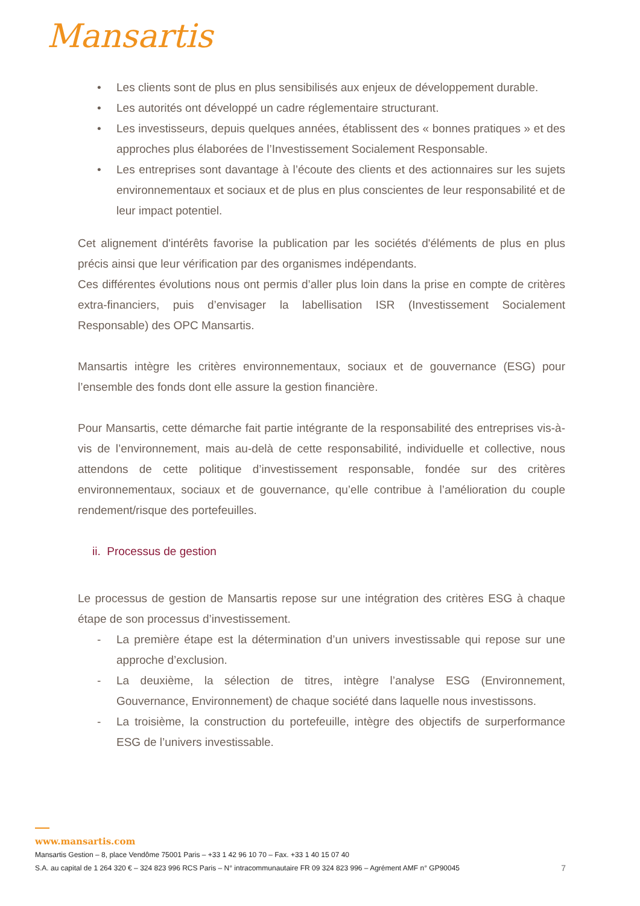Mansartis
• Les clients sont de plus en plus sensibilisés aux enjeux de développement durable.
• Les autorités ont développé un cadre réglementaire structurant.
• Les investisseurs, depuis quelques années, établissent des « bonnes pratiques » et des approches plus élaborées de l’Investissement Socialement Responsable.
• Les entreprises sont davantage à l’écoute des clients et des actionnaires sur les sujets environnementaux et sociaux et de plus en plus conscientes de leur responsabilité et de leur impact potentiel.
Cet alignement d'intérêts favorise la publication par les sociétés d'éléments de plus en plus précis ainsi que leur vérification par des organismes indépendants.
Ces différentes évolutions nous ont permis d’aller plus loin dans la prise en compte de critères extra-financiers, puis d’envisager la labellisation ISR (Investissement Socialement Responsable) des OPC Mansartis.
Mansartis intègre les critères environnementaux, sociaux et de gouvernance (ESG) pour l’ensemble des fonds dont elle assure la gestion financière.
Pour Mansartis, cette démarche fait partie intégrante de la responsabilité des entreprises vis-à-vis de l’environnement, mais au-delà de cette responsabilité, individuelle et collective, nous attendons de cette politique d’investissement responsable, fondée sur des critères environnementaux, sociaux et de gouvernance, qu’elle contribue à l’amélioration du couple rendement/risque des portefeuilles.
ii. Processus de gestion
Le processus de gestion de Mansartis repose sur une intégration des critères ESG à chaque étape de son processus d’investissement.
- La première étape est la détermination d’un univers investissable qui repose sur une approche d’exclusion.
- La deuxième, la sélection de titres, intègre l’analyse ESG (Environnement, Gouvernance, Environnement) de chaque société dans laquelle nous investissons.
- La troisième, la construction du portefeuille, intègre des objectifs de surperformance ESG de l’univers investissable.
www.mansartis.com
Mansartis Gestion – 8, place Vendôme 75001 Paris – +33 1 42 96 10 70 – Fax. +33 1 40 15 07 40
S.A. au capital de 1 264 320 € – 324 823 996 RCS Paris – N° intracommunautaire FR 09 324 823 996 – Agrément AMF n° GP90045 7